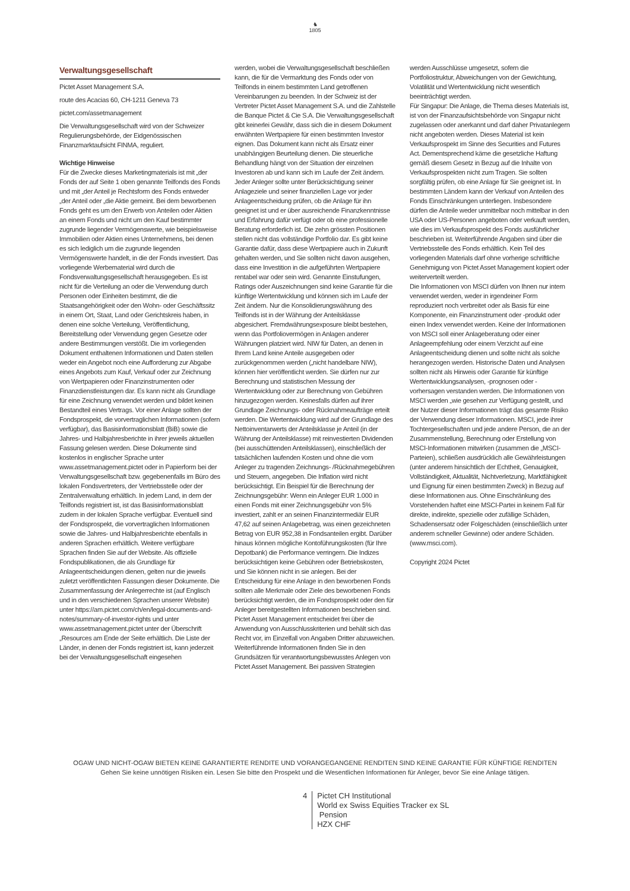♞
1805
Verwaltungsgesellschaft
Pictet Asset Management S.A.
route des Acacias 60, CH-1211 Geneva 73
pictet.com/assetmanagement
Die Verwaltungsgesellschaft wird von der Schweizer Regulierungsbehörde, der Eidgenössischen Finanzmarktaufsicht FINMA, reguliert.
Wichtige Hinweise
Für die Zwecke dieses Marketingmaterials ist mit „der Fonds der auf Seite 1 oben genannte Teilfonds des Fonds und mit „der Anteil je Rechtsform des Fonds entweder „der Anteil oder „die Aktie gemeint. Bei dem beworbenen Fonds geht es um den Erwerb von Anteilen oder Aktien an einem Fonds und nicht um den Kauf bestimmter zugrunde liegender Vermögenswerte, wie beispielsweise Immobilien oder Aktien eines Unternehmens, bei denen es sich lediglich um die zugrunde liegenden Vermögenswerte handelt, in die der Fonds investiert. Das vorliegende Werbematerial wird durch die Fondsverwaltungsgesellschaft herausgegeben. Es ist nicht für die Verteilung an oder die Verwendung durch Personen oder Einheiten bestimmt, die die Staatsangehörigkeit oder den Wohn- oder Geschäftssitz in einem Ort, Staat, Land oder Gerichtskreis haben, in denen eine solche Verteilung, Veröffentlichung, Bereitstellung oder Verwendung gegen Gesetze oder andere Bestimmungen verstößt. Die im vorliegenden Dokument enthaltenen Informationen und Daten stellen weder ein Angebot noch eine Aufforderung zur Abgabe eines Angebots zum Kauf, Verkauf oder zur Zeichnung von Wertpapieren oder Finanzinstrumenten oder Finanzdienstleistungen dar. Es kann nicht als Grundlage für eine Zeichnung verwendet werden und bildet keinen Bestandteil eines Vertrags. Vor einer Anlage sollten der Fondsprospekt, die vorvertraglichen Informationen (sofern verfügbar), das Basisinformationsblatt (BiB) sowie die Jahres- und Halbjahresberichte in ihrer jeweils aktuellen Fassung gelesen werden. Diese Dokumente sind kostenlos in englischer Sprache unter www.assetmanagement.pictet oder in Papierform bei der Verwaltungsgesellschaft bzw. gegebenenfalls im Büro des lokalen Fondsvertreters, der Vertriebsstelle oder der Zentralverwaltung erhältlich. In jedem Land, in dem der Teilfonds registriert ist, ist das Basisinformationsblatt zudem in der lokalen Sprache verfügbar. Eventuell sind der Fondsprospekt, die vorvertraglichen Informationen sowie die Jahres- und Halbjahresberichte ebenfalls in anderen Sprachen erhältlich. Weitere verfügbare Sprachen finden Sie auf der Website. Als offizielle Fondspublikationen, die als Grundlage für Anlageentscheidungen dienen, gelten nur die jeweils zuletzt veröffentlichten Fassungen dieser Dokumente. Die Zusammenfassung der Anlegerrechte ist (auf Englisch und in den verschiedenen Sprachen unserer Website) unter https://am.pictet.com/ch/en/legal-documents-and-notes/summary-of-investor-rights und unter www.assetmanagement.pictet unter der Überschrift „Resources am Ende der Seite erhältlich. Die Liste der Länder, in denen der Fonds registriert ist, kann jederzeit bei der Verwaltungsgesellschaft eingesehen
werden, wobei die Verwaltungsgesellschaft beschließen kann, die für die Vermarktung des Fonds oder von Teilfonds in einem bestimmten Land getroffenen Vereinbarungen zu beenden. In der Schweiz ist der Vertreter Pictet Asset Management S.A. und die Zahlstelle die Banque Pictet & Cie S.A. Die Verwaltungsgesellschaft gibt keinerlei Gewähr, dass sich die in diesem Dokument erwähnten Wertpapiere für einen bestimmten Investor eignen. Das Dokument kann nicht als Ersatz einer unabhängigen Beurteilung dienen. Die steuerliche Behandlung hängt von der Situation der einzelnen Investoren ab und kann sich im Laufe der Zeit ändern. Jeder Anleger sollte unter Berücksichtigung seiner Anlageziele und seiner finanziellen Lage vor jeder Anlageentscheidung prüfen, ob die Anlage für ihn geeignet ist und er über ausreichende Finanzkenntnisse und Erfahrung dafür verfügt oder ob eine professionelle Beratung erforderlich ist. Die zehn grössten Positionen stellen nicht das vollständige Portfolio dar. Es gibt keine Garantie dafür, dass diese Wertpapiere auch in Zukunft gehalten werden, und Sie sollten nicht davon ausgehen, dass eine Investition in die aufgeführten Wertpapiere rentabel war oder sein wird. Genannte Einstufungen, Ratings oder Auszeichnungen sind keine Garantie für die künftige Wertentwicklung und können sich im Laufe der Zeit ändern. Nur die Konsolidierungswährung des Teilfonds ist in der Währung der Anteilsklasse abgesichert. Fremdwährungsexposure bleibt bestehen, wenn das Portfoliovermögen in Anlagen anderer Währungen platziert wird. NIW für Daten, an denen in Ihrem Land keine Anteile ausgegeben oder zurückgenommen werden („nicht handelbare NIW), können hier veröffentlicht werden. Sie dürfen nur zur Berechnung und statistischen Messung der Wertentwicklung oder zur Berechnung von Gebühren hinzugezogen werden. Keinesfalls dürfen auf ihrer Grundlage Zeichnungs- oder Rücknahmeaufträge erteilt werden. Die Wertentwicklung wird auf der Grundlage des Nettoinventarwerts der Anteilsklasse je Anteil (in der Währung der Anteilsklasse) mit reinvestierten Dividenden (bei ausschüttenden Anteilsklassen), einschließlich der tatsächlichen laufenden Kosten und ohne die vom Anleger zu tragenden Zeichnungs- /Rücknahmegebühren und Steuern, angegeben. Die Inflation wird nicht berücksichtigt. Ein Beispiel für die Berechnung der Zeichnungsgebühr: Wenn ein Anleger EUR 1.000 in einen Fonds mit einer Zeichnungsgebühr von 5% investiert, zahlt er an seinen Finanzintermediär EUR 47,62 auf seinen Anlagebetrag, was einen gezeichneten Betrag von EUR 952,38 in Fondsanteilen ergibt. Darüber hinaus können mögliche Kontoführungskosten (für Ihre Depotbank) die Performance verringern. Die Indizes berücksichtigen keine Gebühren oder Betriebskosten, und Sie können nicht in sie anlegen. Bei der Entscheidung für eine Anlage in den beworbenen Fonds sollten alle Merkmale oder Ziele des beworbenen Fonds berücksichtigt werden, die im Fondsprospekt oder den für Anleger bereitgestellten Informationen beschrieben sind. Pictet Asset Management entscheidet frei über die Anwendung von Ausschlusskriterien und behält sich das Recht vor, im Einzelfall von Angaben Dritter abzuweichen. Weiterführende Informationen finden Sie in den Grundsätzen für verantwortungsbewusstes Anlegen von Pictet Asset Management. Bei passiven Strategien
werden Ausschlüsse umgesetzt, sofern die Portfoliostruktur, Abweichungen von der Gewichtung, Volatilität und Wertentwicklung nicht wesentlich beeinträchtigt werden.
Für Singapur: Die Anlage, die Thema dieses Materials ist, ist von der Finanzaufsichtsbehörde von Singapur nicht zugelassen oder anerkannt und darf daher Privatanlegern nicht angeboten werden. Dieses Material ist kein Verkaufsprospekt im Sinne des Securities and Futures Act. Dementsprechend käme die gesetzliche Haftung gemäß diesem Gesetz in Bezug auf die Inhalte von Verkaufsprospekten nicht zum Tragen. Sie sollten sorgfältig prüfen, ob eine Anlage für Sie geeignet ist. In bestimmten Ländern kann der Verkauf von Anteilen des Fonds Einschränkungen unterliegen. Insbesondere dürfen die Anteile weder unmittelbar noch mittelbar in den USA oder US-Personen angeboten oder verkauft werden, wie dies im Verkaufsprospekt des Fonds ausführlicher beschrieben ist. Weiterführende Angaben sind über die Vertriebsstelle des Fonds erhältlich. Kein Teil des vorliegenden Materials darf ohne vorherige schriftliche Genehmigung von Pictet Asset Management kopiert oder weiterverteilt werden.
Die Informationen von MSCI dürfen von Ihnen nur intern verwendet werden, weder in irgendeiner Form reproduziert noch verbreitet oder als Basis für eine Komponente, ein Finanzinstrument oder -produkt oder einen Index verwendet werden. Keine der Informationen von MSCI soll einer Anlageberatung oder einer Anlageempfehlung oder einem Verzicht auf eine Anlageentscheidung dienen und sollte nicht als solche herangezogen werden. Historische Daten und Analysen sollten nicht als Hinweis oder Garantie für künftige Wertentwicklungsanalysen, -prognosen oder -vorhersagen verstanden werden. Die Informationen von MSCI werden „wie gesehen zur Verfügung gestellt, und der Nutzer dieser Informationen trägt das gesamte Risiko der Verwendung dieser Informationen. MSCI, jede ihrer Tochtergesellschaften und jede andere Person, die an der Zusammenstellung, Berechnung oder Erstellung von MSCI-Informationen mitwirken (zusammen die „MSCI-Parteien), schließen ausdrücklich alle Gewährleistungen (unter anderem hinsichtlich der Echtheit, Genauigkeit, Vollständigkeit, Aktualität, Nichtverletzung, Marktfähigkeit und Eignung für einen bestimmten Zweck) in Bezug auf diese Informationen aus. Ohne Einschränkung des Vorstehenden haftet eine MSCI-Partei in keinem Fall für direkte, indirekte, spezielle oder zufällige Schäden, Schadensersatz oder Folgeschäden (einschließlich unter anderem schneller Gewinne) oder andere Schäden. (www.msci.com).
Copyright 2024 Pictet
OGAW UND NICHT-OGAW BIETEN KEINE GARANTIERTE RENDITE UND VORANGEGANGENE RENDITEN SIND KEINE GARANTIE FÜR KÜNFTIGE RENDITEN
Gehen Sie keine unnötigen Risiken ein. Lesen Sie bitte den Prospekt und die Wesentlichen Informationen für Anleger, bevor Sie eine Anlage tätigen.
4 Pictet CH Institutional
World ex Swiss Equities Tracker ex SL
Pension
HZX CHF